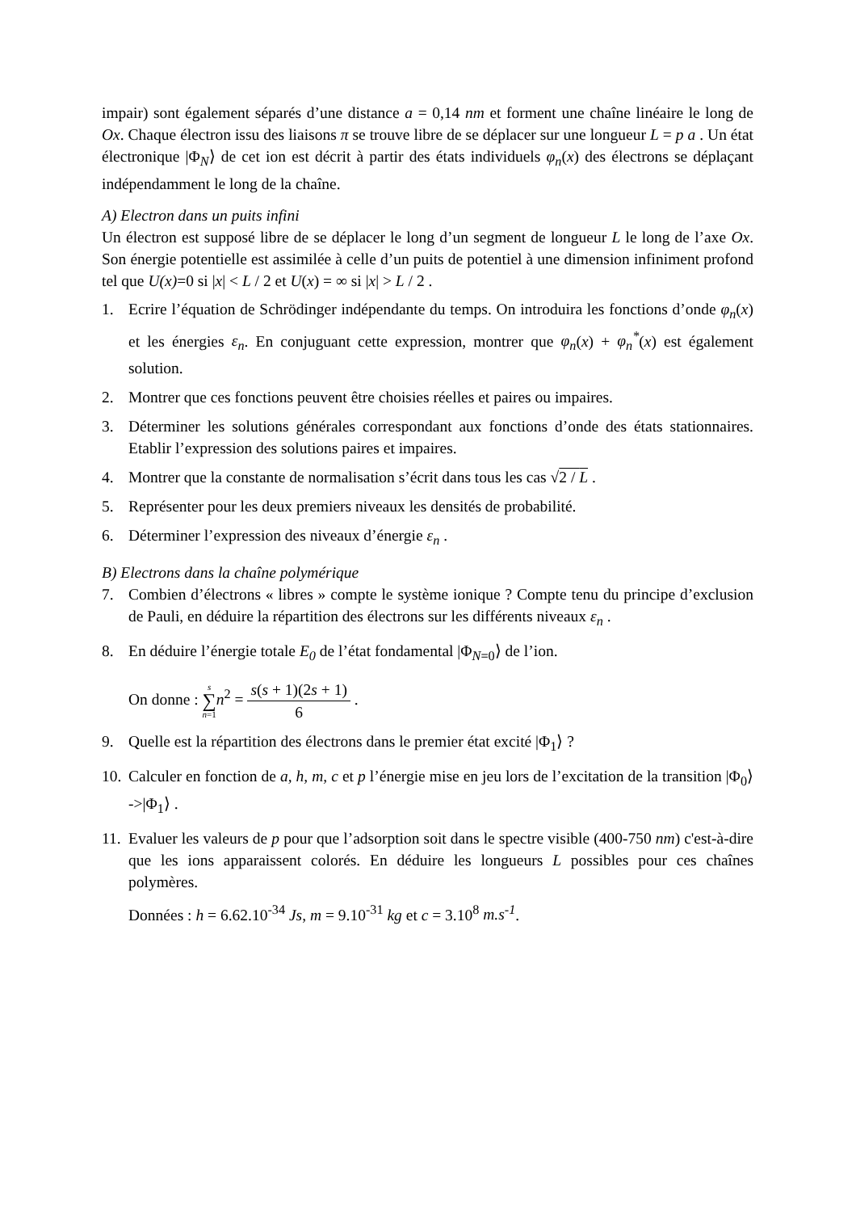impair) sont également séparés d’une distance a = 0,14 nm et forment une chaîne linéaire le long de Ox. Chaque électron issu des liaisons π se trouve libre de se déplacer sur une longueur L = p a . Un état électronique |Φ<sub>N</sub>⟩ de cet ion est décrit à partir des états individuels φ<sub>n</sub>(x) des électrons se déplaçant indépendamment le long de la chaîne.
A) Electron dans un puits infini
Un électron est supposé libre de se déplacer le long d’un segment de longueur L le long de l’axe Ox. Son énergie potentielle est assimilée à celle d’un puits de potentiel à une dimension infiniment profond tel que U(x)=0 si |x| < L / 2 et U(x) = ∞ si |x| > L / 2 .
1. Ecrire l’équation de Schrödinger indépendante du temps. On introduira les fonctions d’onde φ<sub>n</sub>(x) et les énergies ε<sub>n</sub>. En conjuguant cette expression, montrer que φ<sub>n</sub>(x) + φ<sub>n</sub><sup>*</sup>(x) est également solution.
2. Montrer que ces fonctions peuvent être choisies réelles et paires ou impaires.
3. Déterminer les solutions générales correspondant aux fonctions d’onde des états stationnaires. Etablir l’expression des solutions paires et impaires.
4. Montrer que la constante de normalisation s’écrit dans tous les cas √2 / L .
5. Représenter pour les deux premiers niveaux les densités de probabilité.
6. Déterminer l’expression des niveaux d’énergie ε<sub>n</sub> .
B) Electrons dans la chaîne polymérique
7. Combien d’électrons « libres » compte le système ionique ? Compte tenu du principe d’exclusion de Pauli, en déduire la répartition des électrons sur les différents niveaux ε<sub>n</sub> .
8. En déduire l’énergie totale E<sub>0</sub> de l’état fondamental |Φ<sub>N=0</sub>⟩ de l’ion.
On donne : s ∑ n=1 n<sup>2</sup> = s(s + 1)(2s + 1) 6 .
9. Quelle est la répartition des électrons dans le premier état excité |Φ<sub>1</sub>⟩ ?
10. Calculer en fonction de a, h, m, c et p l’énergie mise en jeu lors de l’excitation de la transition |Φ<sub>0</sub>⟩ ->|Φ<sub>1</sub>⟩ .
11. Evaluer les valeurs de p pour que l’adsorption soit dans le spectre visible (400-750 nm) c'est-à-dire que les ions apparaissent colorés. En déduire les longueurs L possibles pour ces chaînes polymères.
Données : h = 6.62.10<sup>-34</sup> Js, m = 9.10<sup>-31</sup> kg et c = 3.10<sup>8</sup> m.s<sup>-1</sup>.